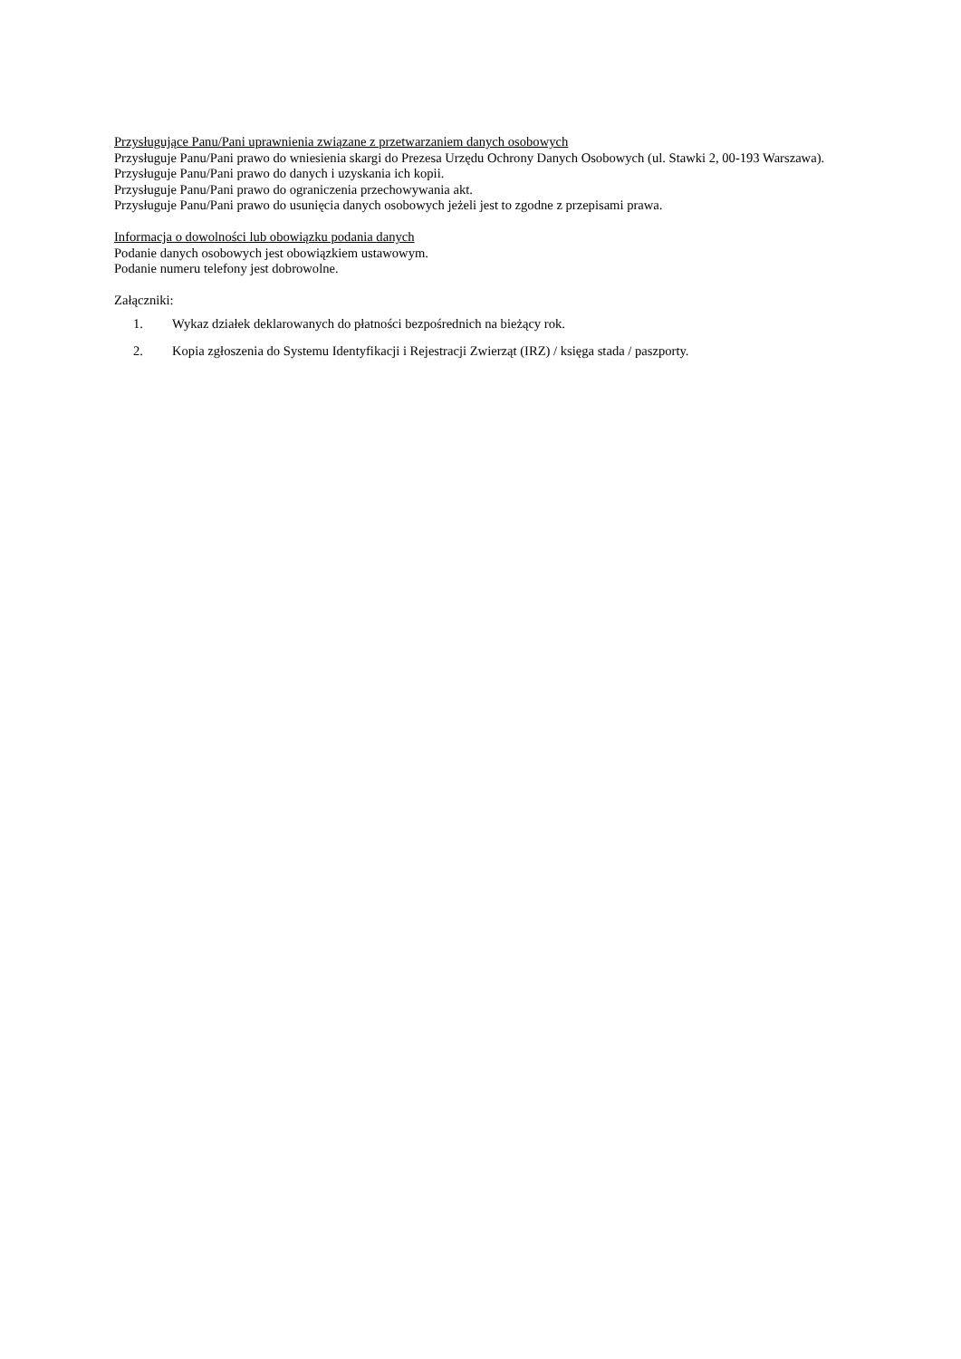Przysługujące Panu/Pani uprawnienia związane z przetwarzaniem danych osobowych
Przysługuje Panu/Pani prawo do wniesienia skargi do Prezesa Urzędu Ochrony Danych Osobowych (ul. Stawki 2, 00-193 Warszawa).
Przysługuje Panu/Pani prawo do danych i uzyskania ich kopii.
Przysługuje Panu/Pani prawo do ograniczenia przechowywania akt.
Przysługuje Panu/Pani prawo do usunięcia danych osobowych jeżeli jest to zgodne z przepisami prawa.
Informacja o dowolności lub obowiązku podania danych
Podanie danych osobowych jest obowiązkiem ustawowym.
Podanie numeru telefony jest dobrowolne.
Załączniki:
1. Wykaz działek deklarowanych do płatności bezpośrednich na bieżący rok.
2. Kopia zgłoszenia do Systemu Identyfikacji i Rejestracji Zwierząt (IRZ) / księga stada / paszporty.